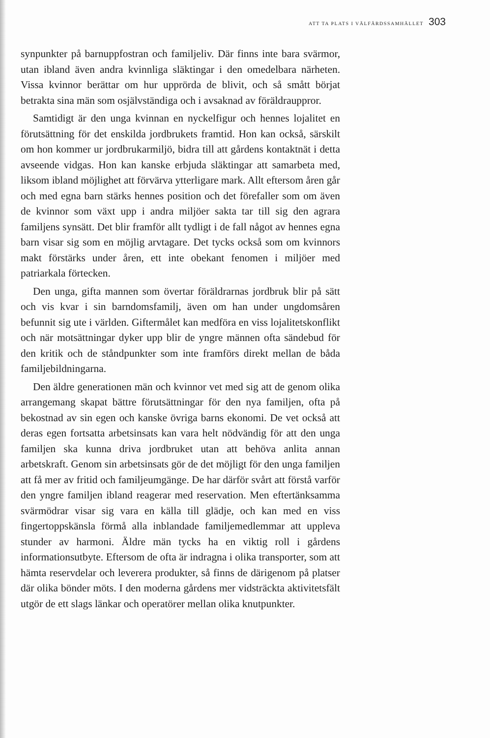ATT TA PLATS I VÄLFÄRDSSAMHÄLLET 303
synpunkter på barnuppfostran och familjeliv. Där finns inte bara svärmor, utan ibland även andra kvinnliga släktingar i den omedelbara närheten. Vissa kvinnor berättar om hur upprörda de blivit, och så smått börjat betrakta sina män som osjälvständiga och i avsaknad av föräldrauppror.
Samtidigt är den unga kvinnan en nyckelfigur och hennes lojalitet en förutsättning för det enskilda jordbrukets framtid. Hon kan också, särskilt om hon kommer ur jordbrukarmiljö, bidra till att gårdens kontaktnät i detta avseende vidgas. Hon kan kanske erbjuda släktingar att samarbeta med, liksom ibland möjlighet att förvärva ytterligare mark. Allt eftersom åren går och med egna barn stärks hennes position och det förefaller som om även de kvinnor som växt upp i andra miljöer sakta tar till sig den agrara familjens synsätt. Det blir framför allt tydligt i de fall något av hennes egna barn visar sig som en möjlig arvtagare. Det tycks också som om kvinnors makt förstärks under åren, ett inte obekant fenomen i miljöer med patriarkala förtecken.
Den unga, gifta mannen som övertar föräldrarnas jordbruk blir på sätt och vis kvar i sin barndomsfamilj, även om han under ungdomsåren befunnit sig ute i världen. Giftermålet kan medföra en viss lojalitetskonflikt och när motsättningar dyker upp blir de yngre männen ofta sändebud för den kritik och de ståndpunkter som inte framförs direkt mellan de båda familjebildningarna.
Den äldre generationen män och kvinnor vet med sig att de genom olika arrangemang skapat bättre förutsättningar för den nya familjen, ofta på bekostnad av sin egen och kanske övriga barns ekonomi. De vet också att deras egen fortsatta arbetsinsats kan vara helt nödvändig för att den unga familjen ska kunna driva jordbruket utan att behöva anlita annan arbetskraft. Genom sin arbetsinsats gör de det möjligt för den unga familjen att få mer av fritid och familjeumgänge. De har därför svårt att förstå varför den yngre familjen ibland reagerar med reservation. Men eftertänksamma svärmödrar visar sig vara en källa till glädje, och kan med en viss fingertoppskänsla förmå alla inblandade familjemedlemmar att uppleva stunder av harmoni. Äldre män tycks ha en viktig roll i gårdens informationsutbyte. Eftersom de ofta är indragna i olika transporter, som att hämta reservdelar och leverera produkter, så finns de därigenom på platser där olika bönder möts. I den moderna gårdens mer vidsträckta aktivitetsfält utgör de ett slags länkar och operatörer mellan olika knutpunkter.